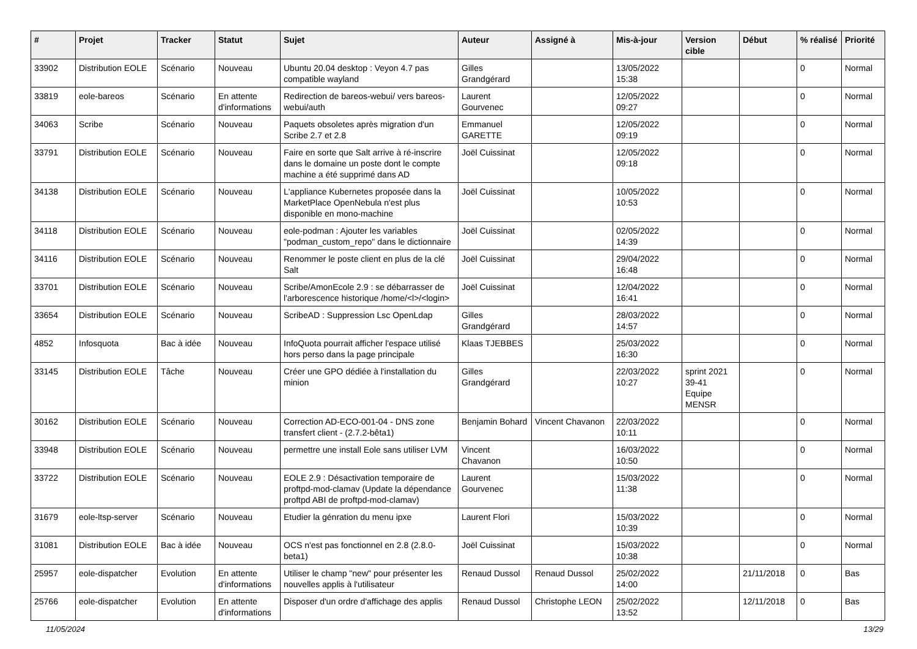| # | Projet | Tracker | Statut | Sujet | Auteur | Assigné à | Mis-à-jour | Version cible | Début | % réalisé | Priorité |
| --- | --- | --- | --- | --- | --- | --- | --- | --- | --- | --- | --- |
| 33902 | Distribution EOLE | Scénario | Nouveau | Ubuntu 20.04 desktop : Veyon 4.7 pas compatible wayland | Gilles Grandgérard | | 13/05/2022 15:38 | | | 0 | Normal |
| 33819 | eole-bareos | Scénario | En attente d'informations | Redirection de bareos-webui/ vers bareos-webui/auth | Laurent Gourvenec | | 12/05/2022 09:27 | | | 0 | Normal |
| 34063 | Scribe | Scénario | Nouveau | Paquets obsoletes après migration d'un Scribe 2.7 et 2.8 | Emmanuel GARETTE | | 12/05/2022 09:19 | | | 0 | Normal |
| 33791 | Distribution EOLE | Scénario | Nouveau | Faire en sorte que Salt arrive à ré-inscrire dans le domaine un poste dont le compte machine a été supprimé dans AD | Joël Cuissinat | | 12/05/2022 09:18 | | | 0 | Normal |
| 34138 | Distribution EOLE | Scénario | Nouveau | L'appliance Kubernetes proposée dans la MarketPlace OpenNebula n'est plus disponible en mono-machine | Joël Cuissinat | | 10/05/2022 10:53 | | | 0 | Normal |
| 34118 | Distribution EOLE | Scénario | Nouveau | eole-podman : Ajouter les variables "podman_custom_repo" dans le dictionnaire | Joël Cuissinat | | 02/05/2022 14:39 | | | 0 | Normal |
| 34116 | Distribution EOLE | Scénario | Nouveau | Renommer le poste client en plus de la clé Salt | Joël Cuissinat | | 29/04/2022 16:48 | | | 0 | Normal |
| 33701 | Distribution EOLE | Scénario | Nouveau | Scribe/AmonEcole 2.9 : se débarrasser de l'arborescence historique /home/<l>/<login> | Joël Cuissinat | | 12/04/2022 16:41 | | | 0 | Normal |
| 33654 | Distribution EOLE | Scénario | Nouveau | ScribeAD : Suppression Lsc OpenLdap | Gilles Grandgérard | | 28/03/2022 14:57 | | | 0 | Normal |
| 4852 | Infosquota | Bac à idée | Nouveau | InfoQuota pourrait afficher l'espace utilisé hors perso dans la page principale | Klaas TJEBBES | | 25/03/2022 16:30 | | | 0 | Normal |
| 33145 | Distribution EOLE | Tâche | Nouveau | Créer une GPO dédiée à l'installation du minion | Gilles Grandgérard | | 22/03/2022 10:27 | sprint 2021 39-41 Equipe MENSR | | 0 | Normal |
| 30162 | Distribution EOLE | Scénario | Nouveau | Correction AD-ECO-001-04 - DNS zone transfert client - (2.7.2-bêta1) | Benjamin Bohard | Vincent Chavanon | 22/03/2022 10:11 | | | 0 | Normal |
| 33948 | Distribution EOLE | Scénario | Nouveau | permettre une install Eole sans utiliser LVM | Vincent Chavanon | | 16/03/2022 10:50 | | | 0 | Normal |
| 33722 | Distribution EOLE | Scénario | Nouveau | EOLE 2.9 : Désactivation temporaire de proftpd-mod-clamav (Update la dépendance proftpd ABI de proftpd-mod-clamav) | Laurent Gourvenec | | 15/03/2022 11:38 | | | 0 | Normal |
| 31679 | eole-ltsp-server | Scénario | Nouveau | Etudier la génration du menu ipxe | Laurent Flori | | 15/03/2022 10:39 | | | 0 | Normal |
| 31081 | Distribution EOLE | Bac à idée | Nouveau | OCS n'est pas fonctionnel en 2.8 (2.8.0-beta1) | Joël Cuissinat | | 15/03/2022 10:38 | | | 0 | Normal |
| 25957 | eole-dispatcher | Evolution | En attente d'informations | Utiliser le champ "new" pour présenter les nouvelles applis à l'utilisateur | Renaud Dussol | Renaud Dussol | 25/02/2022 14:00 | | 21/11/2018 | 0 | Bas |
| 25766 | eole-dispatcher | Evolution | En attente d'informations | Disposer d'un ordre d'affichage des applis | Renaud Dussol | Christophe LEON | 25/02/2022 13:52 | | 12/11/2018 | 0 | Bas |
11/05/2024 13/29